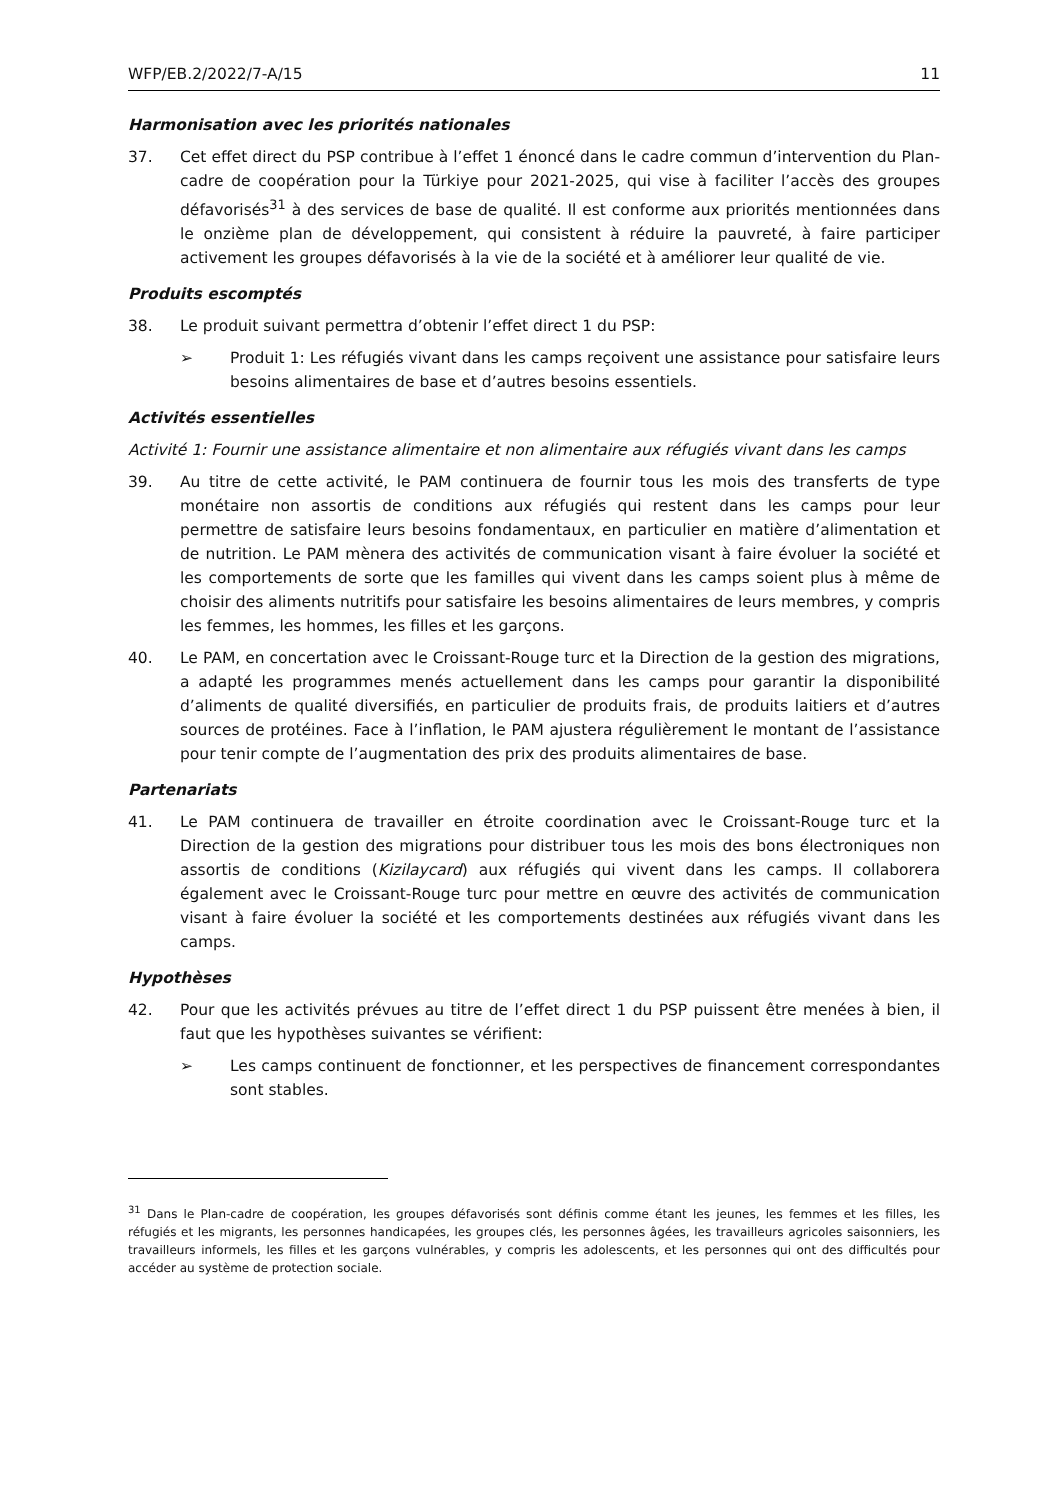WFP/EB.2/2022/7-A/15 11
Harmonisation avec les priorités nationales
37. Cet effet direct du PSP contribue à l’effet 1 énoncé dans le cadre commun d’intervention du Plan-cadre de coopération pour la Türkiye pour 2021-2025, qui vise à faciliter l’accès des groupes défavorisés<sup>31</sup> à des services de base de qualité. Il est conforme aux priorités mentionnées dans le onzième plan de développement, qui consistent à réduire la pauvreté, à faire participer activement les groupes défavorisés à la vie de la société et à améliorer leur qualité de vie.
Produits escomptés
38. Le produit suivant permettra d’obtenir l’effet direct 1 du PSP:
➢ Produit 1: Les réfugiés vivant dans les camps reçoivent une assistance pour satisfaire leurs besoins alimentaires de base et d’autres besoins essentiels.
Activités essentielles
Activité 1: Fournir une assistance alimentaire et non alimentaire aux réfugiés vivant dans les camps
39. Au titre de cette activité, le PAM continuera de fournir tous les mois des transferts de type monétaire non assortis de conditions aux réfugiés qui restent dans les camps pour leur permettre de satisfaire leurs besoins fondamentaux, en particulier en matière d’alimentation et de nutrition. Le PAM mènera des activités de communication visant à faire évoluer la société et les comportements de sorte que les familles qui vivent dans les camps soient plus à même de choisir des aliments nutritifs pour satisfaire les besoins alimentaires de leurs membres, y compris les femmes, les hommes, les filles et les garçons.
40. Le PAM, en concertation avec le Croissant-Rouge turc et la Direction de la gestion des migrations, a adapté les programmes menés actuellement dans les camps pour garantir la disponibilité d’aliments de qualité diversifiés, en particulier de produits frais, de produits laitiers et d’autres sources de protéines. Face à l’inflation, le PAM ajustera régulièrement le montant de l’assistance pour tenir compte de l’augmentation des prix des produits alimentaires de base.
Partenariats
41. Le PAM continuera de travailler en étroite coordination avec le Croissant-Rouge turc et la Direction de la gestion des migrations pour distribuer tous les mois des bons électroniques non assortis de conditions (Kizilaycard) aux réfugiés qui vivent dans les camps. Il collaborera également avec le Croissant-Rouge turc pour mettre en œuvre des activités de communication visant à faire évoluer la société et les comportements destinées aux réfugiés vivant dans les camps.
Hypothèses
42. Pour que les activités prévues au titre de l’effet direct 1 du PSP puissent être menées à bien, il faut que les hypothèses suivantes se vérifient:
➢ Les camps continuent de fonctionner, et les perspectives de financement correspondantes sont stables.
<sup>31</sup> Dans le Plan-cadre de coopération, les groupes défavorisés sont définis comme étant les jeunes, les femmes et les filles, les réfugiés et les migrants, les personnes handicapées, les groupes clés, les personnes âgées, les travailleurs agricoles saisonniers, les travailleurs informels, les filles et les garçons vulnérables, y compris les adolescents, et les personnes qui ont des difficultés pour accéder au système de protection sociale.